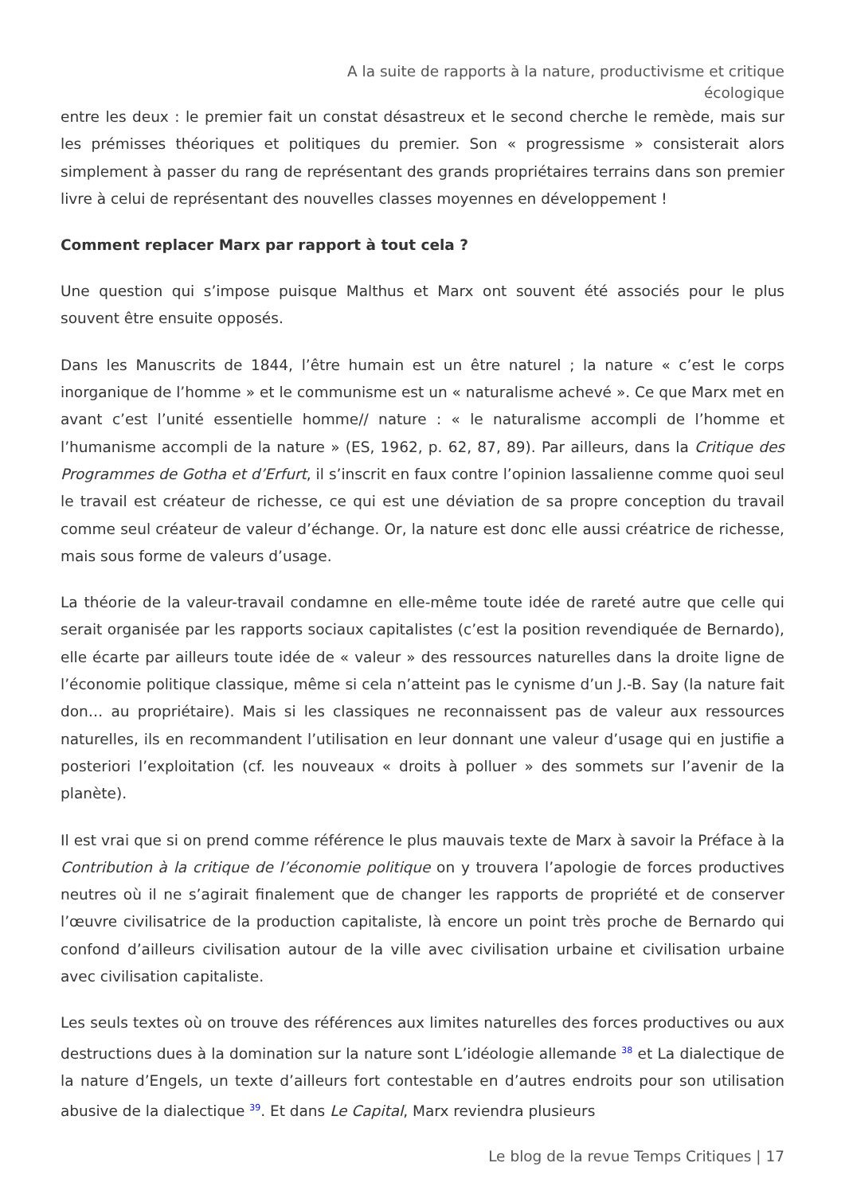A la suite de rapports à la nature, productivisme et critique écologique
entre les deux : le premier fait un constat désastreux et le second cherche le remède, mais sur les prémisses théoriques et politiques du premier. Son « progressisme » consisterait alors simplement à passer du rang de représentant des grands propriétaires terrains dans son premier livre à celui de représentant des nouvelles classes moyennes en développement !
Comment replacer Marx par rapport à tout cela ?
Une question qui s’impose puisque Malthus et Marx ont souvent été associés pour le plus souvent être ensuite opposés.
Dans les Manuscrits de 1844, l’être humain est un être naturel ; la nature « c’est le corps inorganique de l’homme » et le communisme est un « naturalisme achevé ». Ce que Marx met en avant c’est l’unité essentielle homme// nature : « le naturalisme accompli de l’homme et l’humanisme accompli de la nature » (ES, 1962, p. 62, 87, 89). Par ailleurs, dans la Critique des Programmes de Gotha et d’Erfurt, il s’inscrit en faux contre l’opinion lassalienne comme quoi seul le travail est créateur de richesse, ce qui est une déviation de sa propre conception du travail comme seul créateur de valeur d’échange. Or, la nature est donc elle aussi créatrice de richesse, mais sous forme de valeurs d’usage.
La théorie de la valeur-travail condamne en elle-même toute idée de rareté autre que celle qui serait organisée par les rapports sociaux capitalistes (c’est la position revendiquée de Bernardo), elle écarte par ailleurs toute idée de « valeur » des ressources naturelles dans la droite ligne de l’économie politique classique, même si cela n’atteint pas le cynisme d’un J.-B. Say (la nature fait don… au propriétaire). Mais si les classiques ne reconnaissent pas de valeur aux ressources naturelles, ils en recommandent l’utilisation en leur donnant une valeur d’usage qui en justifie a posteriori l’exploitation (cf. les nouveaux « droits à polluer » des sommets sur l’avenir de la planète).
Il est vrai que si on prend comme référence le plus mauvais texte de Marx à savoir la Préface à la Contribution à la critique de l’économie politique on y trouvera l’apologie de forces productives neutres où il ne s’agirait finalement que de changer les rapports de propriété et de conserver l’œuvre civilisatrice de la production capitaliste, là encore un point très proche de Bernardo qui confond d’ailleurs civilisation autour de la ville avec civilisation urbaine et civilisation urbaine avec civilisation capitaliste.
Les seuls textes où on trouve des références aux limites naturelles des forces productives ou aux destructions dues à la domination sur la nature sont L’idéologie allemande <sup>38</sup> et La dialectique de la nature d’Engels, un texte d’ailleurs fort contestable en d’autres endroits pour son utilisation abusive de la dialectique <sup>39</sup>. Et dans Le Capital, Marx reviendra plusieurs
Le blog de la revue Temps Critiques | 17